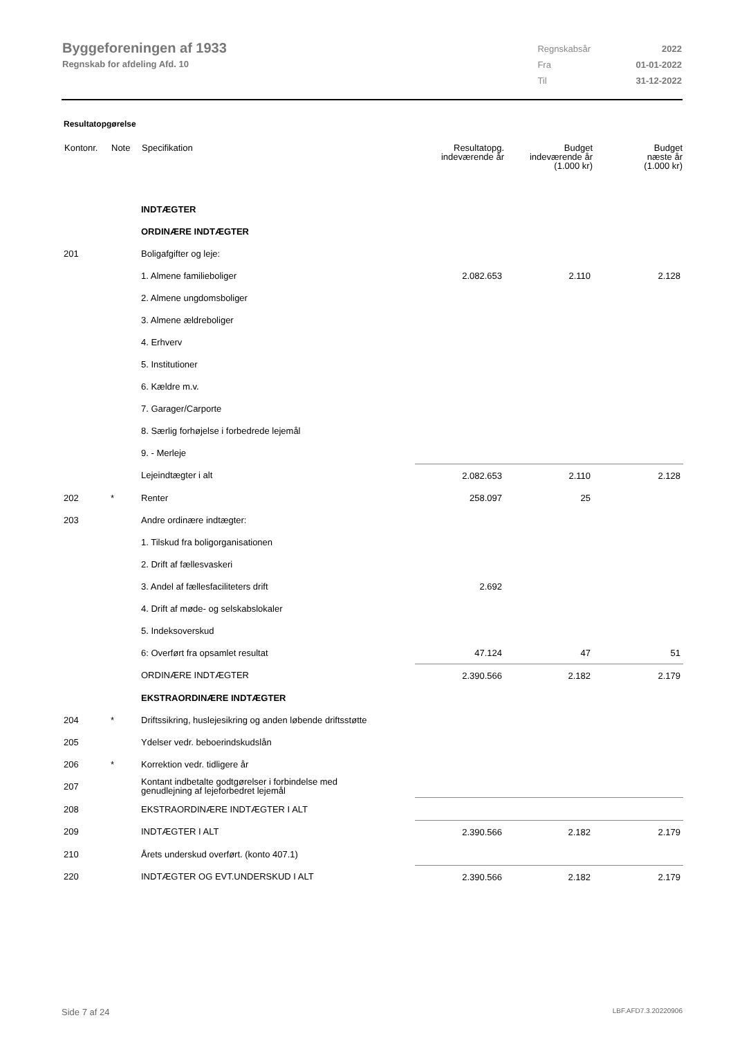Byggeforeningen af 1933
Regnskab for afdeling Afd. 10
| Regnskabsår | 2022 |
| Fra | 01-01-2022 |
| Til | 31-12-2022 |
Resultatopgørelse
| Kontonr. | Note | Specifikation | Resultatopg. indeværende år | Budget indeværende år (1.000 kr) | Budget næste år (1.000 kr) |
| --- | --- | --- | --- | --- | --- |
| | | INDTÆGTER | | | |
| | | ORDINÆRE INDTÆGTER | | | |
| 201 | | Boligafgifter og leje: | | | |
| | | 1. Almene familieboliger | 2.082.653 | 2.110 | 2.128 |
| | | 2. Almene ungdomsboliger | | | |
| | | 3. Almene ældreboliger | | | |
| | | 4. Erhverv | | | |
| | | 5. Institutioner | | | |
| | | 6. Kældre m.v. | | | |
| | | 7. Garager/Carporte | | | |
| | | 8. Særlig forhøjelse i forbedrede lejemål | | | |
| | | 9. - Merleje | | | |
| | | Lejeindtægter i alt | 2.082.653 | 2.110 | 2.128 |
| 202 | * | Renter | 258.097 | 25 | |
| 203 | | Andre ordinære indtægter: | | | |
| | | 1. Tilskud fra boligorganisationen | | | |
| | | 2. Drift af fællesvaskeri | | | |
| | | 3. Andel af fællesfaciliteters drift | 2.692 | | |
| | | 4. Drift af møde- og selskabslokaler | | | |
| | | 5. Indeksoverskud | | | |
| | | 6: Overført fra opsamlet resultat | 47.124 | 47 | 51 |
| | | ORDINÆRE INDTÆGTER | 2.390.566 | 2.182 | 2.179 |
| | | EKSTRAORDINÆRE INDTÆGTER | | | |
| 204 | * | Driftssikring, huslejesikring og anden løbende driftsstøtte | | | |
| 205 | | Ydelser vedr. beboerindskudslån | | | |
| 206 | * | Korrektion vedr. tidligere år | | | |
| 207 | | Kontant indbetalte godtgørelser i forbindelse med genudlejning af lejeforbedret lejemål | | | |
| 208 | | EKSTRAORDINÆRE INDTÆGTER I ALT | | | |
| 209 | | INDTÆGTER I ALT | 2.390.566 | 2.182 | 2.179 |
| 210 | | Årets underskud overført. (konto 407.1) | | | |
| 220 | | INDTÆGTER OG EVT.UNDERSKUD I ALT | 2.390.566 | 2.182 | 2.179 |
Side 7 af 24 LBF.AFD7.3.20220906